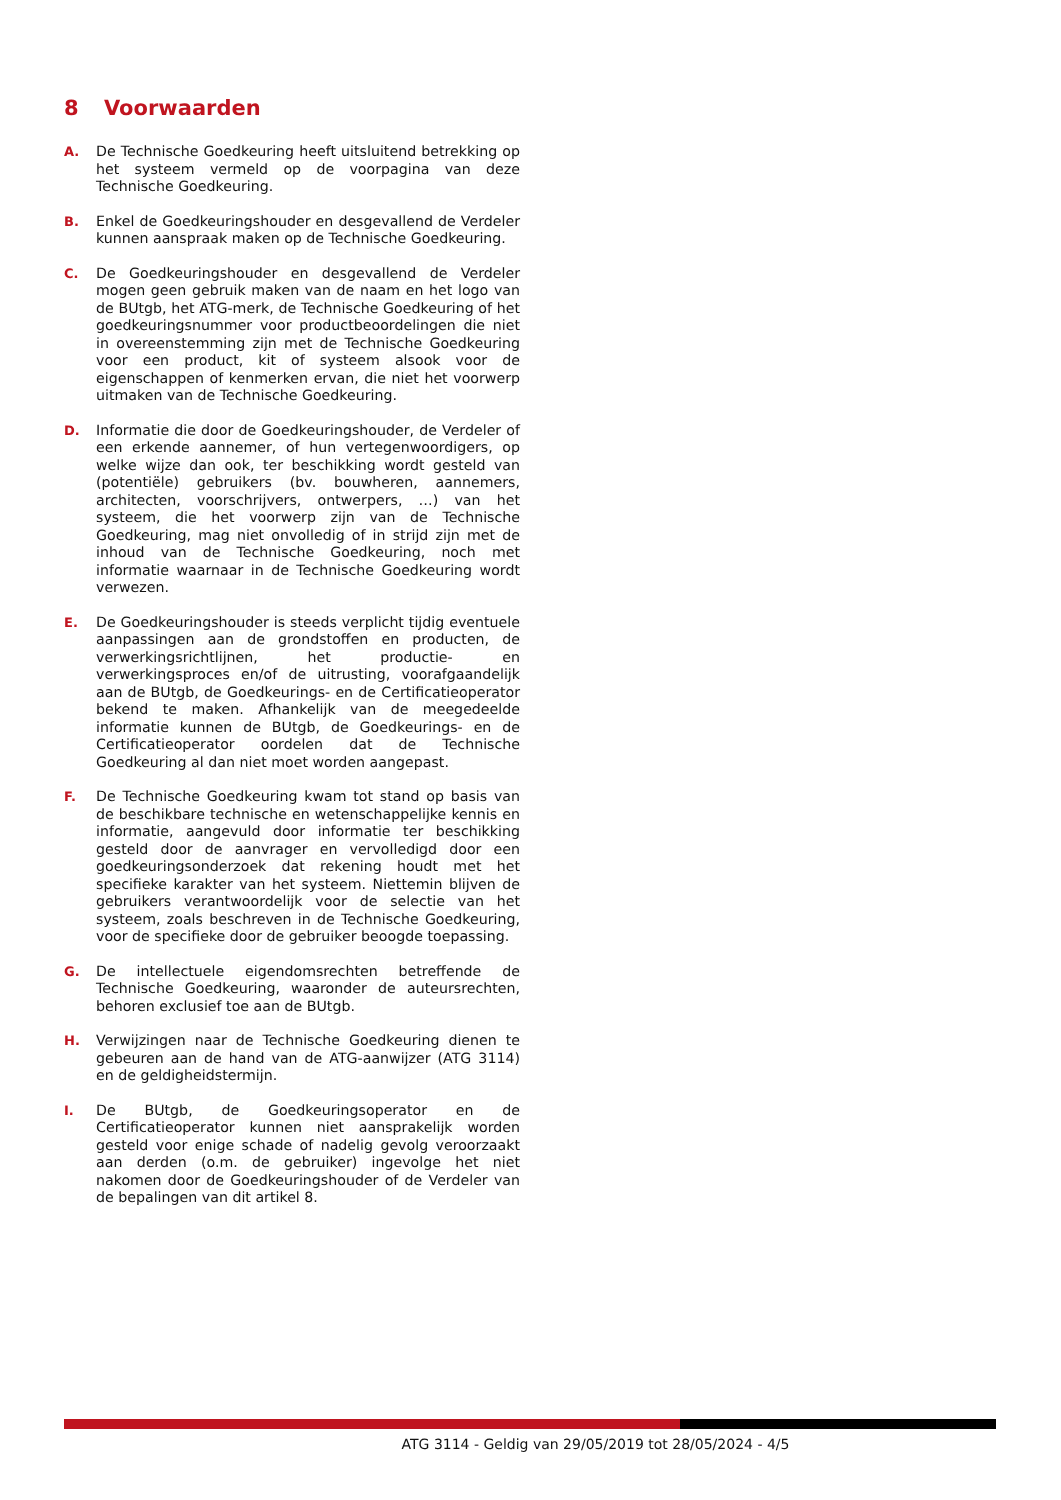8 Voorwaarden
A. De Technische Goedkeuring heeft uitsluitend betrekking op het systeem vermeld op de voorpagina van deze Technische Goedkeuring.
B. Enkel de Goedkeuringshouder en desgevallend de Verdeler kunnen aanspraak maken op de Technische Goedkeuring.
C. De Goedkeuringshouder en desgevallend de Verdeler mogen geen gebruik maken van de naam en het logo van de BUtgb, het ATG-merk, de Technische Goedkeuring of het goedkeuringsnummer voor productbeoordelingen die niet in overeenstemming zijn met de Technische Goedkeuring voor een product, kit of systeem alsook voor de eigenschappen of kenmerken ervan, die niet het voorwerp uitmaken van de Technische Goedkeuring.
D. Informatie die door de Goedkeuringshouder, de Verdeler of een erkende aannemer, of hun vertegenwoordigers, op welke wijze dan ook, ter beschikking wordt gesteld van (potentiële) gebruikers (bv. bouwheren, aannemers, architecten, voorschrijvers, ontwerpers, …) van het systeem, die het voorwerp zijn van de Technische Goedkeuring, mag niet onvolledig of in strijd zijn met de inhoud van de Technische Goedkeuring, noch met informatie waarnaar in de Technische Goedkeuring wordt verwezen.
E. De Goedkeuringshouder is steeds verplicht tijdig eventuele aanpassingen aan de grondstoffen en producten, de verwerkingsrichtlijnen, het productie- en verwerkingsproces en/of de uitrusting, voorafgaandelijk aan de BUtgb, de Goedkeurings- en de Certificatieoperator bekend te maken. Afhankelijk van de meegedeelde informatie kunnen de BUtgb, de Goedkeurings- en de Certificatieoperator oordelen dat de Technische Goedkeuring al dan niet moet worden aangepast.
F. De Technische Goedkeuring kwam tot stand op basis van de beschikbare technische en wetenschappelijke kennis en informatie, aangevuld door informatie ter beschikking gesteld door de aanvrager en vervolledigd door een goedkeuringsonderzoek dat rekening houdt met het specifieke karakter van het systeem. Niettemin blijven de gebruikers verantwoordelijk voor de selectie van het systeem, zoals beschreven in de Technische Goedkeuring, voor de specifieke door de gebruiker beoogde toepassing.
G. De intellectuele eigendomsrechten betreffende de Technische Goedkeuring, waaronder de auteursrechten, behoren exclusief toe aan de BUtgb.
H. Verwijzingen naar de Technische Goedkeuring dienen te gebeuren aan de hand van de ATG-aanwijzer (ATG 3114) en de geldigheidstermijn.
I. De BUtgb, de Goedkeuringsoperator en de Certificatieoperator kunnen niet aansprakelijk worden gesteld voor enige schade of nadelig gevolg veroorzaakt aan derden (o.m. de gebruiker) ingevolge het niet nakomen door de Goedkeuringshouder of de Verdeler van de bepalingen van dit artikel 8.
ATG 3114 - Geldig van 29/05/2019 tot 28/05/2024 - 4/5